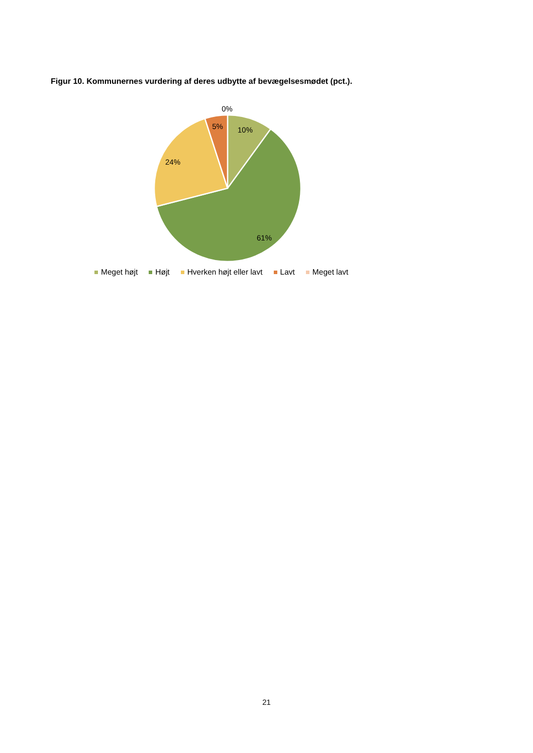Figur 10. Kommunernes vurdering af deres udbytte af bevægelsesmødet (pct.).
0%
5%
10%
24%
61%
Meget højt Højt Hverken højt eller lavt Lavt Meget lavt
21